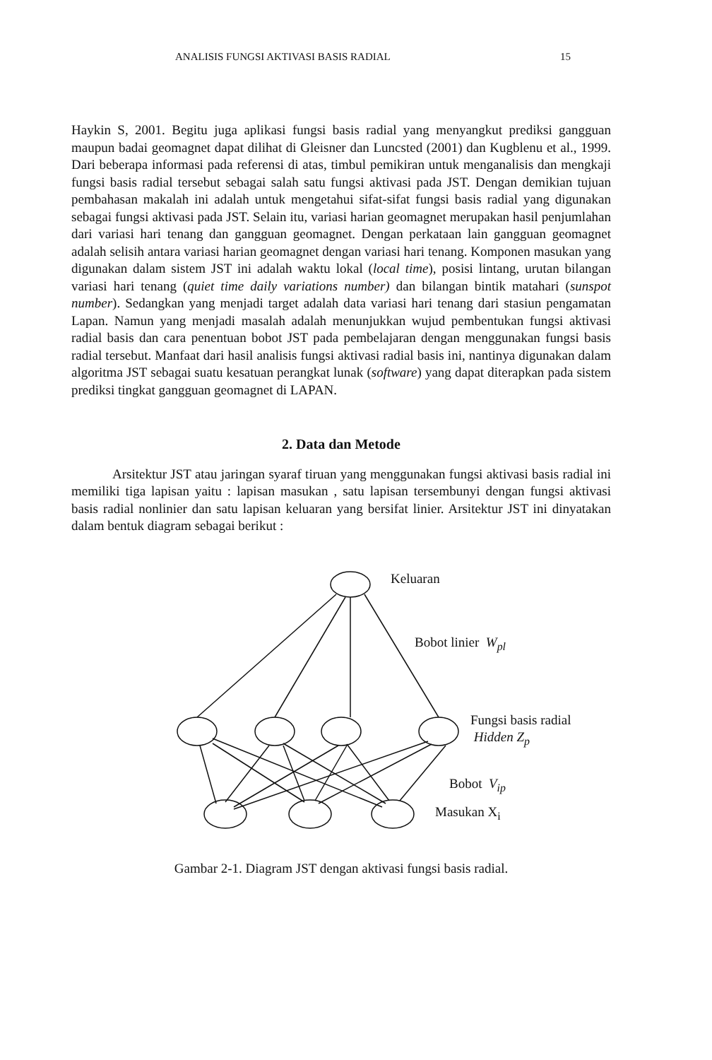ANALISIS FUNGSI AKTIVASI BASIS RADIAL 15
Haykin S, 2001. Begitu juga aplikasi fungsi basis radial yang menyangkut prediksi gangguan maupun badai geomagnet dapat dilihat di Gleisner dan Luncsted (2001) dan Kugblenu et al., 1999. Dari beberapa informasi pada referensi di atas, timbul pemikiran untuk menganalisis dan mengkaji fungsi basis radial tersebut sebagai salah satu fungsi aktivasi pada JST. Dengan demikian tujuan pembahasan makalah ini adalah untuk mengetahui sifat-sifat fungsi basis radial yang digunakan sebagai fungsi aktivasi pada JST. Selain itu, variasi harian geomagnet merupakan hasil penjumlahan dari variasi hari tenang dan gangguan geomagnet. Dengan perkataan lain gangguan geomagnet adalah selisih antara variasi harian geomagnet dengan variasi hari tenang. Komponen masukan yang digunakan dalam sistem JST ini adalah waktu lokal (local time), posisi lintang, urutan bilangan variasi hari tenang (quiet time daily variations number) dan bilangan bintik matahari (sunspot number). Sedangkan yang menjadi target adalah data variasi hari tenang dari stasiun pengamatan Lapan. Namun yang menjadi masalah adalah menunjukkan wujud pembentukan fungsi aktivasi radial basis dan cara penentuan bobot JST pada pembelajaran dengan menggunakan fungsi basis radial tersebut. Manfaat dari hasil analisis fungsi aktivasi radial basis ini, nantinya digunakan dalam algoritma JST sebagai suatu kesatuan perangkat lunak (software) yang dapat diterapkan pada sistem prediksi tingkat gangguan geomagnet di LAPAN.
2. Data dan Metode
Arsitektur JST atau jaringan syaraf tiruan yang menggunakan fungsi aktivasi basis radial ini memiliki tiga lapisan yaitu : lapisan masukan , satu lapisan tersembunyi dengan fungsi aktivasi basis radial nonlinier dan satu lapisan keluaran yang bersifat linier. Arsitektur JST ini dinyatakan dalam bentuk diagram sebagai berikut :
Keluaran
Bobot linier W<sub>pl</sub>
Fungsi basis radial
Hidden Z<sub>p</sub>
Bobot V<sub>ip</sub>
Masukan X<sub>i</sub>
Gambar 2-1. Diagram JST dengan aktivasi fungsi basis radial.